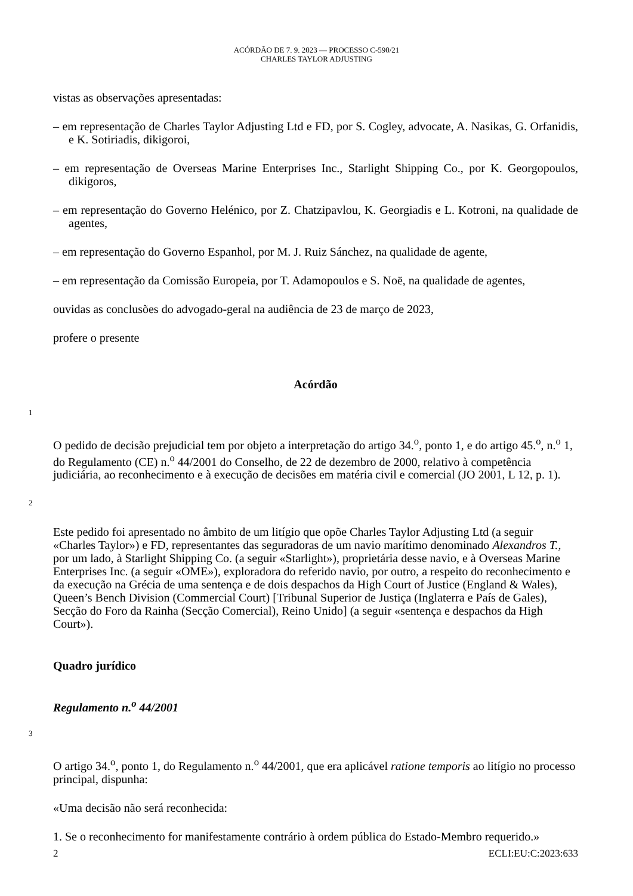ACÓRDÃO DE 7. 9. 2023 — PROCESSO C-590/21
CHARLES TAYLOR ADJUSTING
vistas as observações apresentadas:
– em representação de Charles Taylor Adjusting Ltd e FD, por S. Cogley, advocate, A. Nasikas, G. Orfanidis, e K. Sotiriadis, dikigoroi,
– em representação de Overseas Marine Enterprises Inc., Starlight Shipping Co., por K. Georgopoulos, dikigoros,
– em representação do Governo Helénico, por Z. Chatzipavlou, K. Georgiadis e L. Kotroni, na qualidade de agentes,
– em representação do Governo Espanhol, por M. J. Ruiz Sánchez, na qualidade de agente,
– em representação da Comissão Europeia, por T. Adamopoulos e S. Noë, na qualidade de agentes,
ouvidas as conclusões do advogado-geral na audiência de 23 de março de 2023,
profere o presente
Acórdão
1
O pedido de decisão prejudicial tem por objeto a interpretação do artigo 34.<sup>o</sup>, ponto 1, e do artigo 45.<sup>o</sup>, n.<sup>o</sup> 1, do Regulamento (CE) n.<sup>o</sup> 44/2001 do Conselho, de 22 de dezembro de 2000, relativo à competência judiciária, ao reconhecimento e à execução de decisões em matéria civil e comercial (JO 2001, L 12, p. 1).
2
Este pedido foi apresentado no âmbito de um litígio que opõe Charles Taylor Adjusting Ltd (a seguir «Charles Taylor») e FD, representantes das seguradoras de um navio marítimo denominado Alexandros T., por um lado, à Starlight Shipping Co. (a seguir «Starlight»), proprietária desse navio, e à Overseas Marine Enterprises Inc. (a seguir «OME»), exploradora do referido navio, por outro, a respeito do reconhecimento e da execução na Grécia de uma sentença e de dois despachos da High Court of Justice (England & Wales), Queen’s Bench Division (Commercial Court) [Tribunal Superior de Justiça (Inglaterra e País de Gales), Secção do Foro da Rainha (Secção Comercial), Reino Unido] (a seguir «sentença e despachos da High Court»).
Quadro jurídico
Regulamento n.<sup>o</sup> 44/2001
3
O artigo 34.<sup>o</sup>, ponto 1, do Regulamento n.<sup>o</sup> 44/2001, que era aplicável ratione temporis ao litígio no processo principal, dispunha:
«Uma decisão não será reconhecida:
1. Se o reconhecimento for manifestamente contrário à ordem pública do Estado-Membro requerido.»
2 ECLI:EU:C:2023:633